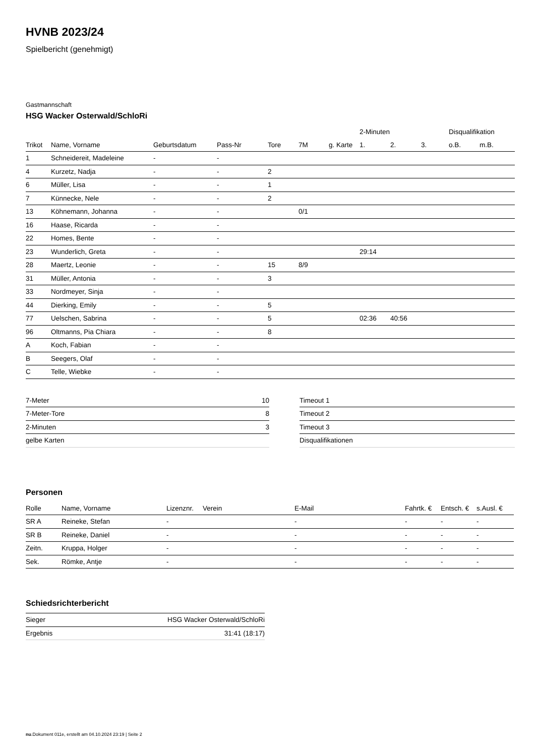HVNB 2023/24
Spielbericht (genehmigt)
Gastmannschaft
HSG Wacker Osterwald/SchloRi
| | | | | | | | 2-Minuten | | | Disqualifikation | |
| --- | --- | --- | --- | --- | --- | --- | --- | --- | --- | --- | --- |
| Trikot | Name, Vorname | Geburtsdatum | Pass-Nr | Tore | 7M | g. Karte | 1. | 2. | 3. | o.B. | m.B. |
| 1 | Schneidereit, Madeleine | - | - | | | | | | | | |
| 4 | Kurzetz, Nadja | - | - | 2 | | | | | | | |
| 6 | Müller, Lisa | - | - | 1 | | | | | | | |
| 7 | Künnecke, Nele | - | - | 2 | | | | | | | |
| 13 | Köhnemann, Johanna | - | - | | 0/1 | | | | | | |
| 16 | Haase, Ricarda | - | - | | | | | | | | |
| 22 | Homes, Bente | - | - | | | | | | | | |
| 23 | Wunderlich, Greta | - | - | | | | 29:14 | | | | |
| 28 | Maertz, Leonie | - | - | 15 | 8/9 | | | | | | |
| 31 | Müller, Antonia | - | - | 3 | | | | | | | |
| 33 | Nordmeyer, Sinja | - | - | | | | | | | | |
| 44 | Dierking, Emily | - | - | 5 | | | | | | | |
| 77 | Uelschen, Sabrina | - | - | 5 | | | 02:36 | 40:56 | | | |
| 96 | Oltmanns, Pia Chiara | - | - | 8 | | | | | | | |
| A | Koch, Fabian | - | - | | | | | | | | |
| B | Seegers, Olaf | - | - | | | | | | | | |
| C | Telle, Wiebke | - | - | | | | | | | | |
| 7-Meter | 10 |
| 7-Meter-Tore | 8 |
| 2-Minuten | 3 |
| gelbe Karten | |
| Timeout 1 |
| Timeout 2 |
| Timeout 3 |
| Disqualifikationen |
Personen
| Rolle | Name, Vorname | Lizenznr. | Verein | E-Mail | Fahrtk. € | Entsch. € | s.Ausl. € |
| --- | --- | --- | --- | --- | --- | --- | --- |
| SR A | Reineke, Stefan | - | | - | - | - | - |
| SR B | Reineke, Daniel | - | | - | - | - | - |
| Zeitn. | Kruppa, Holger | - | | - | - | - | - |
| Sek. | Römke, Antje | - | | - | - | - | - |
Schiedsrichterbericht
| Sieger | HSG Wacker Osterwald/SchloRi |
| Ergebnis | 31:41 (18:17) |
nu.Dokument 011e, erstellt am 04.10.2024 23:19 | Seite 2